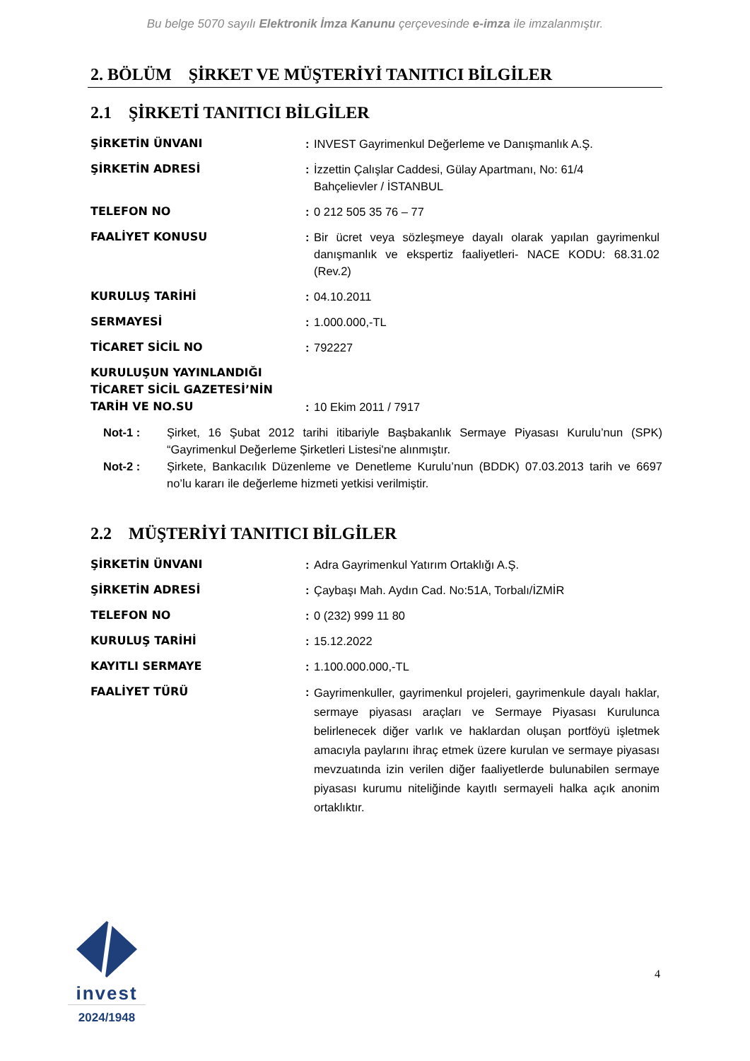Bu belge 5070 sayılı Elektronik İmza Kanunu çerçevesinde e-imza ile imzalanmıştır.
2. BÖLÜM ŞİRKET VE MÜŞTERİYİ TANITICI BİLGİLER
2.1 ŞİRKETİ TANITICI BİLGİLER
| ŞİRKETİN ÜNVANI | : | INVEST Gayrimenkul Değerleme ve Danışmanlık A.Ş. |
| ŞİRKETİN ADRESİ | : | İzzettin Çalışlar Caddesi, Gülay Apartmanı, No: 61/4 Bahçelievler / İSTANBUL |
| TELEFON NO | : | 0 212 505 35 76 – 77 |
| FAALİYET KONUSU | : | Bir ücret veya sözleşmeye dayalı olarak yapılan gayrimenkul danışmanlık ve ekspertiz faaliyetleri- NACE KODU: 68.31.02 (Rev.2) |
| KURULUŞ TARİHİ | : | 04.10.2011 |
| SERMAYESİ | : | 1.000.000,-TL |
| TİCARET SİCİL NO | : | 792227 |
| KURULUŞUN YAYINLANDIĞI TİCARET SİCİL GAZETESİ’NİN TARİH VE NO.SU | : | 10 Ekim 2011 / 7917 |
Not-1 : Şirket, 16 Şubat 2012 tarihi itibariyle Başbakanlık Sermaye Piyasası Kurulu’nun (SPK) “Gayrimenkul Değerleme Şirketleri Listesi'ne alınmıştır.
Not-2 : Şirkete, Bankacılık Düzenleme ve Denetleme Kurulu’nun (BDDK) 07.03.2013 tarih ve 6697 no’lu kararı ile değerleme hizmeti yetkisi verilmiştir.
2.2 MÜŞTERİYİ TANITICI BİLGİLER
| ŞİRKETİN ÜNVANI | : | Adra Gayrimenkul Yatırım Ortaklığı A.Ş. |
| ŞİRKETİN ADRESİ | : | Çaybaşı Mah. Aydın Cad. No:51A, Torbalı/İZMİR |
| TELEFON NO | : | 0 (232) 999 11 80 |
| KURULUŞ TARİHİ | : | 15.12.2022 |
| KAYITLI SERMAYE | : | 1.100.000.000,-TL |
| FAALİYET TÜRÜ | : | Gayrimenkuller, gayrimenkul projeleri, gayrimenkule dayalı haklar, sermaye piyasası araçları ve Sermaye Piyasası Kurulunca belirlenecek diğer varlık ve haklardan oluşan portföyü işletmek amacıyla paylarını ihraç etmek üzere kurulan ve sermaye piyasası mevzuatında izin verilen diğer faaliyetlerde bulunabilen sermaye piyasası kurumu niteliğinde kayıtlı sermayeli halka açık anonim ortaklıktır. |
4
invest
2024/1948